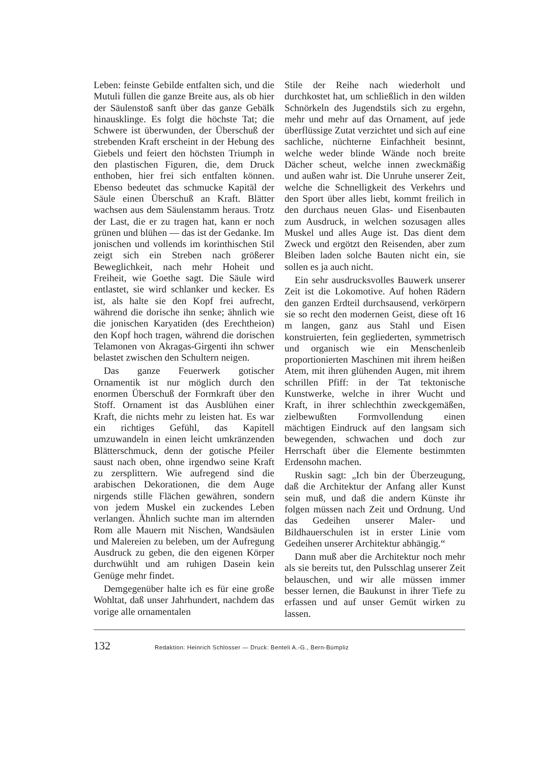Leben: feinste Gebilde entfalten sich, und die Mutuli füllen die ganze Breite aus, als ob hier der Säulenstoß sanft über das ganze Gebälk hinausklinge. Es folgt die höchste Tat; die Schwere ist überwunden, der Überschuß der strebenden Kraft erscheint in der Hebung des Giebels und feiert den höchsten Triumph in den plastischen Figuren, die, dem Druck enthoben, hier frei sich entfalten können. Ebenso bedeutet das schmucke Kapitäl der Säule einen Überschuß an Kraft. Blätter wachsen aus dem Säulenstamm heraus. Trotz der Last, die er zu tragen hat, kann er noch grünen und blühen — das ist der Gedanke. Im jonischen und vollends im korinthischen Stil zeigt sich ein Streben nach größerer Beweglichkeit, nach mehr Hoheit und Freiheit, wie Goethe sagt. Die Säule wird entlastet, sie wird schlanker und kecker. Es ist, als halte sie den Kopf frei aufrecht, während die dorische ihn senke; ähnlich wie die jonischen Karyatiden (des Erechtheion) den Kopf hoch tragen, während die dorischen Telamonen von Akragas-Girgenti ihn schwer belastet zwischen den Schultern neigen.
Das ganze Feuerwerk gotischer Ornamentik ist nur möglich durch den enormen Überschuß der Formkraft über den Stoff. Ornament ist das Ausblühen einer Kraft, die nichts mehr zu leisten hat. Es war ein richtiges Gefühl, das Kapitell umzuwandeln in einen leicht umkränzenden Blätterschmuck, denn der gotische Pfeiler saust nach oben, ohne irgendwo seine Kraft zu zersplittern. Wie aufregend sind die arabischen Dekorationen, die dem Auge nirgends stille Flächen gewähren, sondern von jedem Muskel ein zuckendes Leben verlangen. Ähnlich suchte man im alternden Rom alle Mauern mit Nischen, Wandsäulen und Malereien zu beleben, um der Aufregung Ausdruck zu geben, die den eigenen Körper durchwühlt und am ruhigen Dasein kein Genüge mehr findet.
Demgegenüber halte ich es für eine große Wohltat, daß unser Jahrhundert, nachdem das vorige alle ornamentalen
Stile der Reihe nach wiederholt und durchkostet hat, um schließlich in den wilden Schnörkeln des Jugendstils sich zu ergehn, mehr und mehr auf das Ornament, auf jede überflüssige Zutat verzichtet und sich auf eine sachliche, nüchterne Einfachheit besinnt, welche weder blinde Wände noch breite Dächer scheut, welche innen zweckmäßig und außen wahr ist. Die Unruhe unserer Zeit, welche die Schnelligkeit des Verkehrs und den Sport über alles liebt, kommt freilich in den durchaus neuen Glas- und Eisenbauten zum Ausdruck, in welchen sozusagen alles Muskel und alles Auge ist. Das dient dem Zweck und ergötzt den Reisenden, aber zum Bleiben laden solche Bauten nicht ein, sie sollen es ja auch nicht.
Ein sehr ausdrucksvolles Bauwerk unserer Zeit ist die Lokomotive. Auf hohen Rädern den ganzen Erdteil durchsausend, verkörpern sie so recht den modernen Geist, diese oft 16 m langen, ganz aus Stahl und Eisen konstruierten, fein gegliederten, symmetrisch und organisch wie ein Menschenleib proportionierten Maschinen mit ihrem heißen Atem, mit ihren glühenden Augen, mit ihrem schrillen Pfiff: in der Tat tektonische Kunstwerke, welche in ihrer Wucht und Kraft, in ihrer schlechthin zweckgemäßen, zielbewußten Formvollendung einen mächtigen Eindruck auf den langsam sich bewegenden, schwachen und doch zur Herrschaft über die Elemente bestimmten Erdensohn machen.
Ruskin sagt: „Ich bin der Überzeugung, daß die Architektur der Anfang aller Kunst sein muß, und daß die andern Künste ihr folgen müssen nach Zeit und Ordnung. Und das Gedeihen unserer Maler- und Bildhauerschulen ist in erster Linie vom Gedeihen unserer Architektur abhängig.“
Dann muß aber die Architektur noch mehr als sie bereits tut, den Pulsschlag unserer Zeit belauschen, und wir alle müssen immer besser lernen, die Baukunst in ihrer Tiefe zu erfassen und auf unser Gemüt wirken zu lassen.
132 Redaktion: Heinrich Schlosser — Druck: Benteli A.-G., Bern-Bümpliz